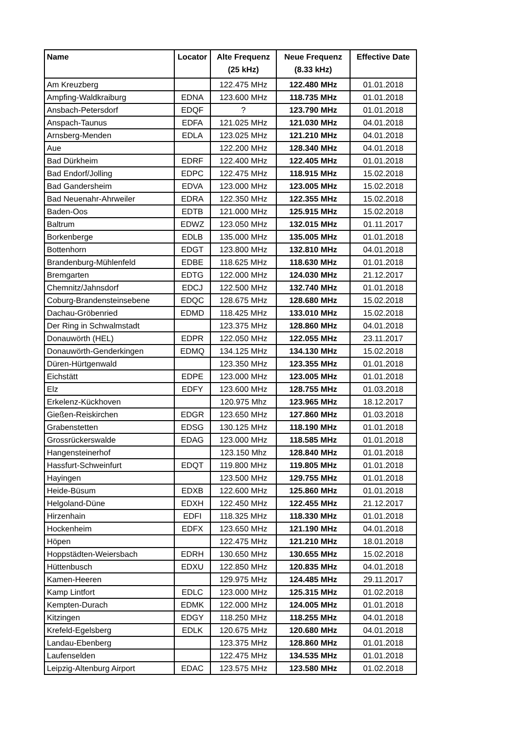| Name | Locator | Alte Frequenz (25 kHz) | Neue Frequenz (8.33 kHz) | Effective Date |
| --- | --- | --- | --- | --- |
| Am Kreuzberg | | 122.475 MHz | 122.480 MHz | 01.01.2018 |
| Ampfing-Waldkraiburg | EDNA | 123.600 MHz | 118.735 MHz | 01.01.2018 |
| Ansbach-Petersdorf | EDQF | ? | 123.790 MHz | 01.01.2018 |
| Anspach-Taunus | EDFA | 121.025 MHz | 121.030 MHz | 04.01.2018 |
| Arnsberg-Menden | EDLA | 123.025 MHz | 121.210 MHz | 04.01.2018 |
| Aue | | 122.200 MHz | 128.340 MHz | 04.01.2018 |
| Bad Dürkheim | EDRF | 122.400 MHz | 122.405 MHz | 01.01.2018 |
| Bad Endorf/Jolling | EDPC | 122.475 MHz | 118.915 MHz | 15.02.2018 |
| Bad Gandersheim | EDVA | 123.000 MHz | 123.005 MHz | 15.02.2018 |
| Bad Neuenahr-Ahrweiler | EDRA | 122.350 MHz | 122.355 MHz | 15.02.2018 |
| Baden-Oos | EDTB | 121.000 MHz | 125.915 MHz | 15.02.2018 |
| Baltrum | EDWZ | 123.050 MHz | 132.015 MHz | 01.11.2017 |
| Borkenberge | EDLB | 135.000 MHz | 135.005 MHz | 01.01.2018 |
| Bottenhorn | EDGT | 123.800 MHz | 132.810 MHz | 04.01.2018 |
| Brandenburg-Mühlenfeld | EDBE | 118.625 MHz | 118.630 MHz | 01.01.2018 |
| Bremgarten | EDTG | 122.000 MHz | 124.030 MHz | 21.12.2017 |
| Chemnitz/Jahnsdorf | EDCJ | 122.500 MHz | 132.740 MHz | 01.01.2018 |
| Coburg-Brandensteinsebene | EDQC | 128.675 MHz | 128.680 MHz | 15.02.2018 |
| Dachau-Gröbenried | EDMD | 118.425 MHz | 133.010 MHz | 15.02.2018 |
| Der Ring in Schwalmstadt | | 123.375 MHz | 128.860 MHz | 04.01.2018 |
| Donauwörth (HEL) | EDPR | 122.050 MHz | 122.055 MHz | 23.11.2017 |
| Donauwörth-Genderkingen | EDMQ | 134.125 MHz | 134.130 MHz | 15.02.2018 |
| Düren-Hürtgenwald | | 123.350 MHz | 123.355 MHz | 01.01.2018 |
| Eichstätt | EDPE | 123.000 MHz | 123.005 MHz | 01.01.2018 |
| Elz | EDFY | 123.600 MHz | 128.755 MHz | 01.03.2018 |
| Erkelenz-Kückhoven | | 120.975 Mhz | 123.965 MHz | 18.12.2017 |
| Gießen-Reiskirchen | EDGR | 123.650 MHz | 127.860 MHz | 01.03.2018 |
| Grabenstetten | EDSG | 130.125 MHz | 118.190 MHz | 01.01.2018 |
| Grossrückerswalde | EDAG | 123.000 MHz | 118.585 MHz | 01.01.2018 |
| Hangensteinerhof | | 123.150 Mhz | 128.840 MHz | 01.01.2018 |
| Hassfurt-Schweinfurt | EDQT | 119.800 MHz | 119.805 MHz | 01.01.2018 |
| Hayingen | | 123.500 MHz | 129.755 MHz | 01.01.2018 |
| Heide-Büsum | EDXB | 122.600 MHz | 125.860 MHz | 01.01.2018 |
| Helgoland-Düne | EDXH | 122.450 MHz | 122.455 MHz | 21.12.2017 |
| Hirzenhain | EDFI | 118.325 MHz | 118.330 MHz | 01.01.2018 |
| Hockenheim | EDFX | 123.650 MHz | 121.190 MHz | 04.01.2018 |
| Höpen | | 122.475 MHz | 121.210 MHz | 18.01.2018 |
| Hoppstädten-Weiersbach | EDRH | 130.650 MHz | 130.655 MHz | 15.02.2018 |
| Hüttenbusch | EDXU | 122.850 MHz | 120.835 MHz | 04.01.2018 |
| Kamen-Heeren | | 129.975 MHz | 124.485 MHz | 29.11.2017 |
| Kamp Lintfort | EDLC | 123.000 MHz | 125.315 MHz | 01.02.2018 |
| Kempten-Durach | EDMK | 122.000 MHz | 124.005 MHz | 01.01.2018 |
| Kitzingen | EDGY | 118.250 MHz | 118.255 MHz | 04.01.2018 |
| Krefeld-Egelsberg | EDLK | 120.675 MHz | 120.680 MHz | 04.01.2018 |
| Landau-Ebenberg | | 123.375 MHz | 128.860 MHz | 01.01.2018 |
| Laufenselden | | 122.475 MHz | 134.535 MHz | 01.01.2018 |
| Leipzig-Altenburg Airport | EDAC | 123.575 MHz | 123.580 MHz | 01.02.2018 |